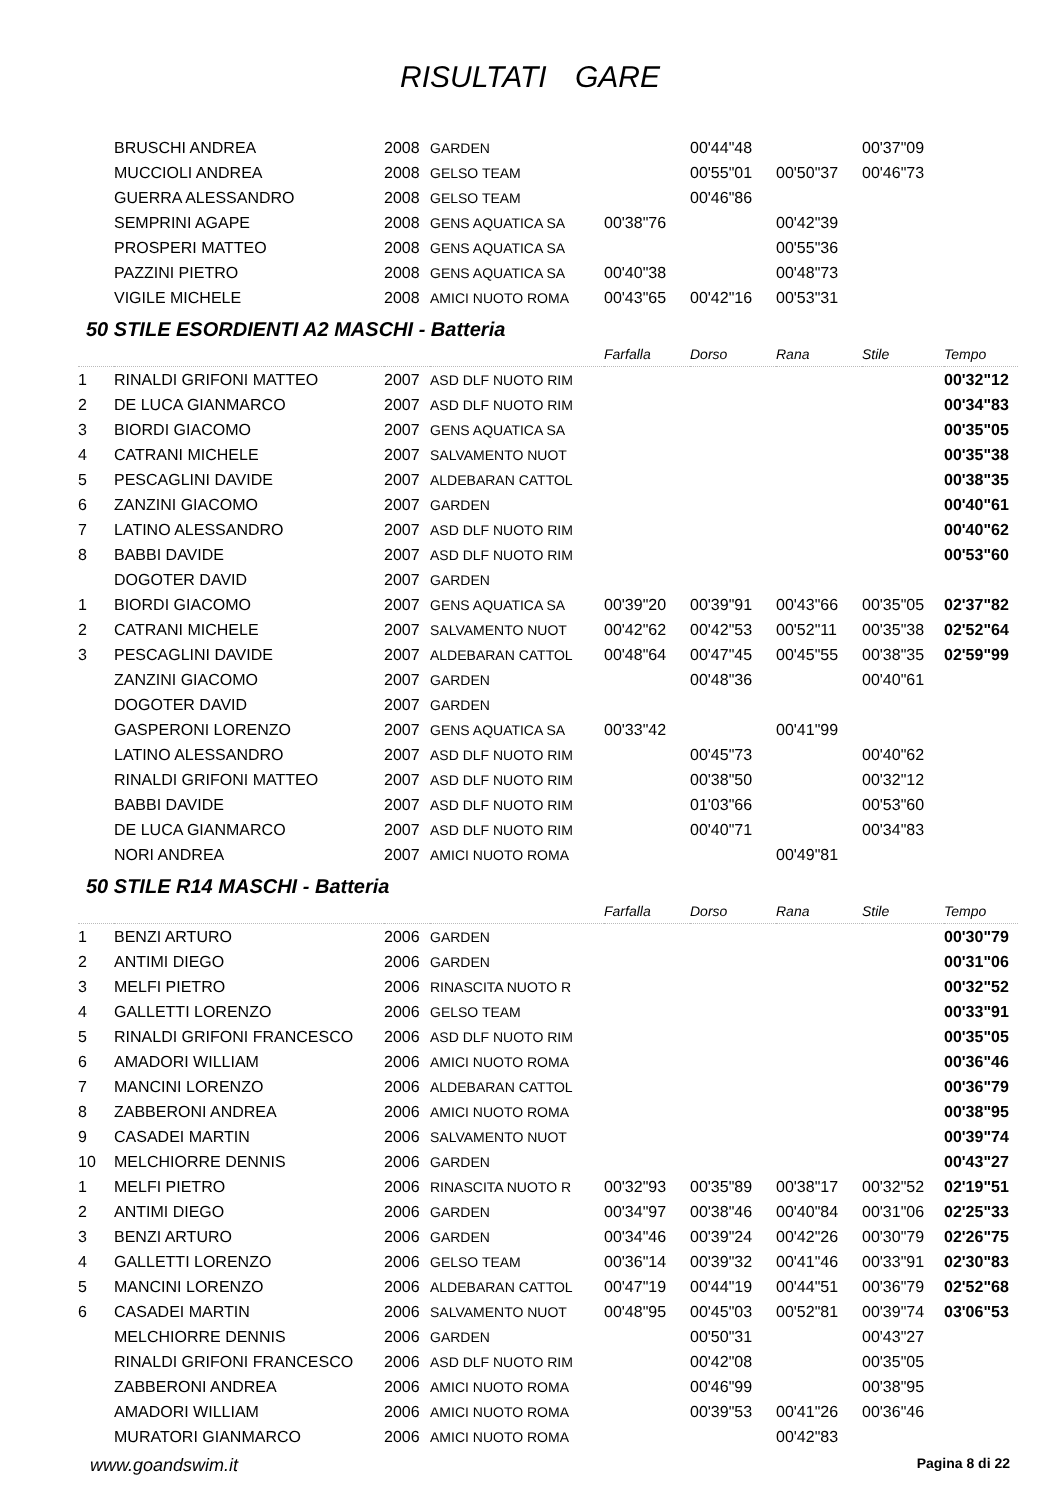RISULTATI GARE
| | BRUSCHI ANDREA | 2008 | GARDEN | | 00'44"48 | | 00'37"09 | |
| | MUCCIOLI ANDREA | 2008 | GELSO TEAM | | 00'55"01 | 00'50"37 | 00'46"73 | |
| | GUERRA ALESSANDRO | 2008 | GELSO TEAM | | 00'46"86 | | | |
| | SEMPRINI AGAPE | 2008 | GENS AQUATICA SA | 00'38"76 | | 00'42"39 | | |
| | PROSPERI MATTEO | 2008 | GENS AQUATICA SA | | | 00'55"36 | | |
| | PAZZINI PIETRO | 2008 | GENS AQUATICA SA | 00'40"38 | | 00'48"73 | | |
| | VIGILE MICHELE | 2008 | AMICI NUOTO ROMA | 00'43"65 | 00'42"16 | 00'53"31 | | |
50 STILE ESORDIENTI A2 MASCHI - Batteria
| | | | | Farfalla | Dorso | Rana | Stile | Tempo |
| --- | --- | --- | --- | --- | --- | --- | --- | --- |
| 1 | RINALDI GRIFONI MATTEO | 2007 | ASD DLF NUOTO RIM | | | | | 00'32"12 |
| 2 | DE LUCA GIANMARCO | 2007 | ASD DLF NUOTO RIM | | | | | 00'34"83 |
| 3 | BIORDI GIACOMO | 2007 | GENS AQUATICA SA | | | | | 00'35"05 |
| 4 | CATRANI MICHELE | 2007 | SALVAMENTO NUOT | | | | | 00'35"38 |
| 5 | PESCAGLINI DAVIDE | 2007 | ALDEBARAN CATTOL | | | | | 00'38"35 |
| 6 | ZANZINI GIACOMO | 2007 | GARDEN | | | | | 00'40"61 |
| 7 | LATINO ALESSANDRO | 2007 | ASD DLF NUOTO RIM | | | | | 00'40"62 |
| 8 | BABBI DAVIDE | 2007 | ASD DLF NUOTO RIM | | | | | 00'53"60 |
| | DOGOTER DAVID | 2007 | GARDEN | | | | | |
| 1 | BIORDI GIACOMO | 2007 | GENS AQUATICA SA | 00'39"20 | 00'39"91 | 00'43"66 | 00'35"05 | 02'37"82 |
| 2 | CATRANI MICHELE | 2007 | SALVAMENTO NUOT | 00'42"62 | 00'42"53 | 00'52"11 | 00'35"38 | 02'52"64 |
| 3 | PESCAGLINI DAVIDE | 2007 | ALDEBARAN CATTOL | 00'48"64 | 00'47"45 | 00'45"55 | 00'38"35 | 02'59"99 |
| | ZANZINI GIACOMO | 2007 | GARDEN | | 00'48"36 | | 00'40"61 | |
| | DOGOTER DAVID | 2007 | GARDEN | | | | | |
| | GASPERONI LORENZO | 2007 | GENS AQUATICA SA | 00'33"42 | | 00'41"99 | | |
| | LATINO ALESSANDRO | 2007 | ASD DLF NUOTO RIM | | 00'45"73 | | 00'40"62 | |
| | RINALDI GRIFONI MATTEO | 2007 | ASD DLF NUOTO RIM | | 00'38"50 | | 00'32"12 | |
| | BABBI DAVIDE | 2007 | ASD DLF NUOTO RIM | | 01'03"66 | | 00'53"60 | |
| | DE LUCA GIANMARCO | 2007 | ASD DLF NUOTO RIM | | 00'40"71 | | 00'34"83 | |
| | NORI ANDREA | 2007 | AMICI NUOTO ROMA | | | 00'49"81 | | |
50 STILE R14 MASCHI - Batteria
| | | | | Farfalla | Dorso | Rana | Stile | Tempo |
| --- | --- | --- | --- | --- | --- | --- | --- | --- |
| 1 | BENZI ARTURO | 2006 | GARDEN | | | | | 00'30"79 |
| 2 | ANTIMI DIEGO | 2006 | GARDEN | | | | | 00'31"06 |
| 3 | MELFI PIETRO | 2006 | RINASCITA NUOTO R | | | | | 00'32"52 |
| 4 | GALLETTI LORENZO | 2006 | GELSO TEAM | | | | | 00'33"91 |
| 5 | RINALDI GRIFONI FRANCESCO | 2006 | ASD DLF NUOTO RIM | | | | | 00'35"05 |
| 6 | AMADORI WILLIAM | 2006 | AMICI NUOTO ROMA | | | | | 00'36"46 |
| 7 | MANCINI LORENZO | 2006 | ALDEBARAN CATTOL | | | | | 00'36"79 |
| 8 | ZABBERONI ANDREA | 2006 | AMICI NUOTO ROMA | | | | | 00'38"95 |
| 9 | CASADEI MARTIN | 2006 | SALVAMENTO NUOT | | | | | 00'39"74 |
| 10 | MELCHIORRE DENNIS | 2006 | GARDEN | | | | | 00'43"27 |
| 1 | MELFI PIETRO | 2006 | RINASCITA NUOTO R | 00'32"93 | 00'35"89 | 00'38"17 | 00'32"52 | 02'19"51 |
| 2 | ANTIMI DIEGO | 2006 | GARDEN | 00'34"97 | 00'38"46 | 00'40"84 | 00'31"06 | 02'25"33 |
| 3 | BENZI ARTURO | 2006 | GARDEN | 00'34"46 | 00'39"24 | 00'42"26 | 00'30"79 | 02'26"75 |
| 4 | GALLETTI LORENZO | 2006 | GELSO TEAM | 00'36"14 | 00'39"32 | 00'41"46 | 00'33"91 | 02'30"83 |
| 5 | MANCINI LORENZO | 2006 | ALDEBARAN CATTOL | 00'47"19 | 00'44"19 | 00'44"51 | 00'36"79 | 02'52"68 |
| 6 | CASADEI MARTIN | 2006 | SALVAMENTO NUOT | 00'48"95 | 00'45"03 | 00'52"81 | 00'39"74 | 03'06"53 |
| | MELCHIORRE DENNIS | 2006 | GARDEN | | 00'50"31 | | 00'43"27 | |
| | RINALDI GRIFONI FRANCESCO | 2006 | ASD DLF NUOTO RIM | | 00'42"08 | | 00'35"05 | |
| | ZABBERONI ANDREA | 2006 | AMICI NUOTO ROMA | | 00'46"99 | | 00'38"95 | |
| | AMADORI WILLIAM | 2006 | AMICI NUOTO ROMA | | 00'39"53 | 00'41"26 | 00'36"46 | |
| | MURATORI GIANMARCO | 2006 | AMICI NUOTO ROMA | | | 00'42"83 | | |
www.goandswim.it Pagina 8 di 22